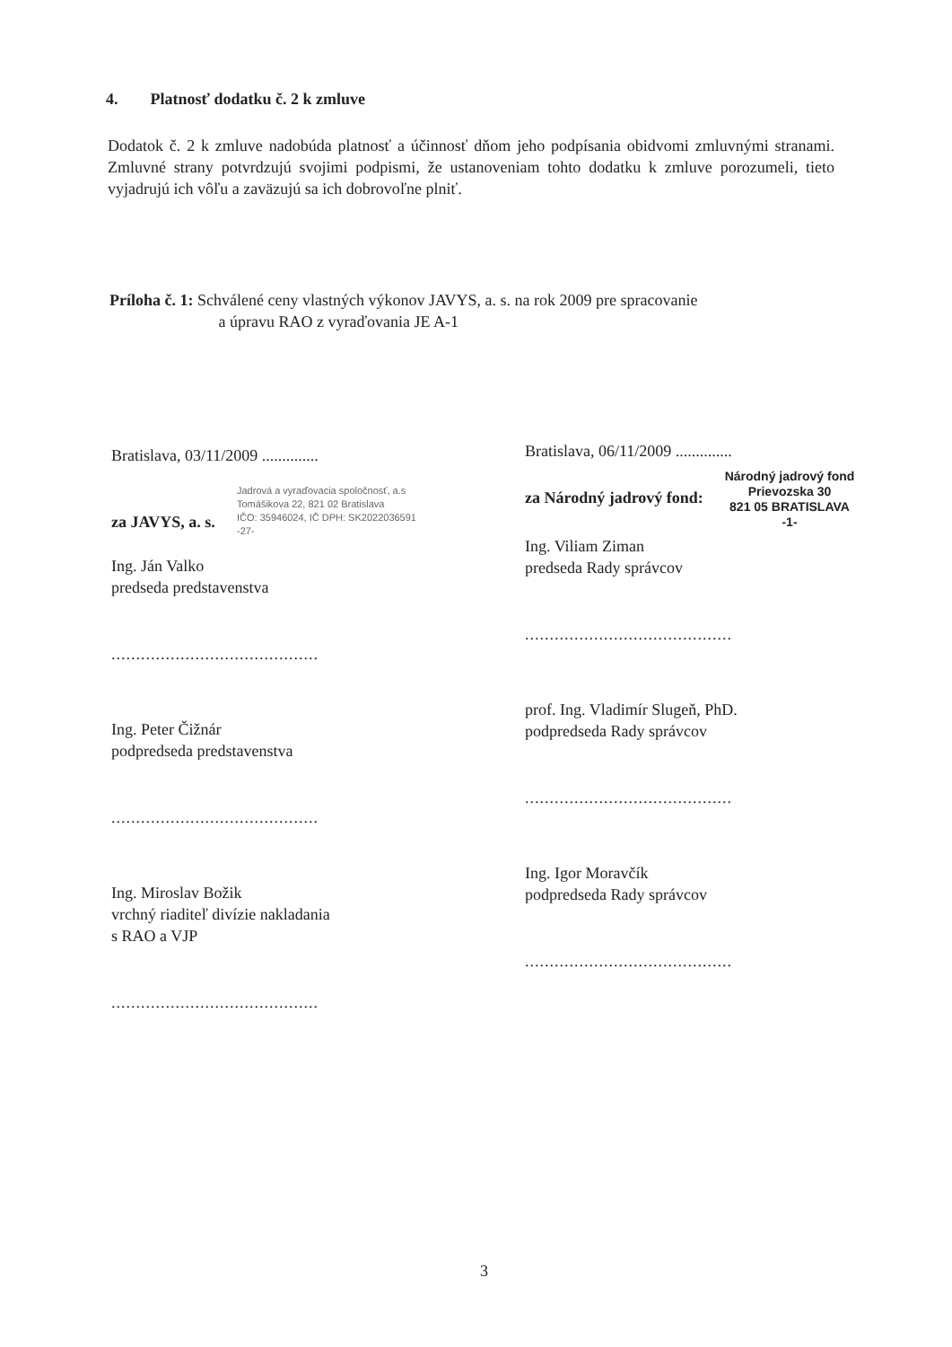4. Platnosť dodatku č. 2 k zmluve
Dodatok č. 2 k zmluve nadobúda platnosť a účinnosť dňom jeho podpísania obidvomi zmluvnými stranami. Zmluvné strany potvrdzujú svojimi podpismi, že ustanoveniam tohto dodatku k zmluve porozumeli, tieto vyjadrujú ich vôľu a zaväzujú sa ich dobrovoľne plniť.
Príloha č. 1: Schválené ceny vlastných výkonov JAVYS, a. s. na rok 2009 pre spracovanie
a úpravu RAO z vyraďovania JE A-1
Bratislava, 03/11/2009 ..............
Jadrová a vyraďovacia spoločnosť, a.s
Tomášikova 22, 821 02 Bratislava
IČO: 35946024, IČ DPH: SK2022036591
-27-
za JAVYS, a. s.
Ing. Ján Valko
predseda predstavenstva
..........................................
Ing. Peter Čižnár
podpredseda predstavenstva
..........................................
Ing. Miroslav Božik
vrchný riaditeľ divízie nakladania
s RAO a VJP
..........................................
Bratislava, 06/11/2009 ..............
Národný jadrový fond
Prievozska 30
821 05 BRATISLAVA
-1-
za Národný jadrový fond:
Ing. Viliam Ziman
predseda Rady správcov
..........................................
prof. Ing. Vladimír Slugeň, PhD.
podpredseda Rady správcov
..........................................
Ing. Igor Moravčík
podpredseda Rady správcov
..........................................
3